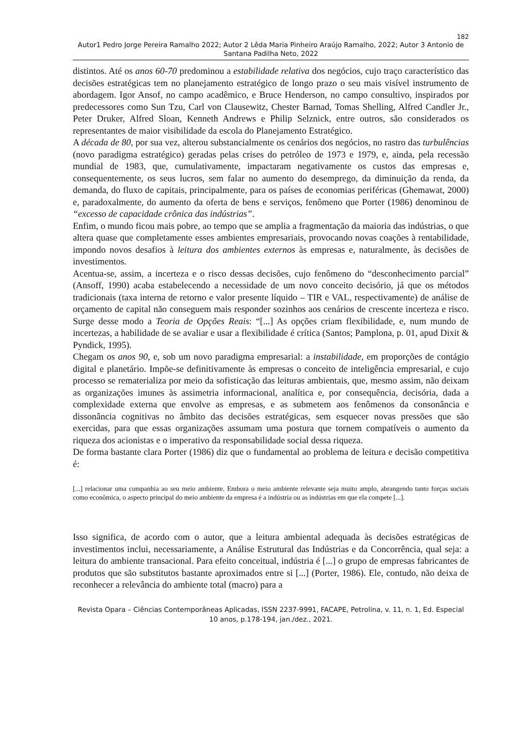182
Autor1 Pedro Jorge Pereira Ramalho 2022; Autor 2 Lêda Maria Pinheiro Araújo Ramalho, 2022; Autor 3 Antonio de Santana Padilha Neto, 2022
distintos. Até os anos 60-70 predominou a estabilidade relativa dos negócios, cujo traço característico das decisões estratégicas tem no planejamento estratégico de longo prazo o seu mais visível instrumento de abordagem. Igor Ansof, no campo acadêmico, e Bruce Henderson, no campo consultivo, inspirados por predecessores como Sun Tzu, Carl von Clausewitz, Chester Barnad, Tomas Shelling, Alfred Candler Jr., Peter Druker, Alfred Sloan, Kenneth Andrews e Philip Selznick, entre outros, são considerados os representantes de maior visibilidade da escola do Planejamento Estratégico.
A década de 80, por sua vez, alterou substancialmente os cenários dos negócios, no rastro das turbulências (novo paradigma estratégico) geradas pelas crises do petróleo de 1973 e 1979, e, ainda, pela recessão mundial de 1983, que, cumulativamente, impactaram negativamente os custos das empresas e, consequentemente, os seus lucros, sem falar no aumento do desemprego, da diminuição da renda, da demanda, do fluxo de capitais, principalmente, para os países de economias periféricas (Ghemawat, 2000) e, paradoxalmente, do aumento da oferta de bens e serviços, fenômeno que Porter (1986) denominou de “excesso de capacidade crônica das indústrias”.
Enfim, o mundo ficou mais pobre, ao tempo que se amplia a fragmentação da maioria das indústrias, o que altera quase que completamente esses ambientes empresariais, provocando novas coações à rentabilidade, impondo novos desafios à leitura dos ambientes externos às empresas e, naturalmente, às decisões de investimentos.
Acentua-se, assim, a incerteza e o risco dessas decisões, cujo fenômeno do “desconhecimento parcial” (Ansoff, 1990) acaba estabelecendo a necessidade de um novo conceito decisório, já que os métodos tradicionais (taxa interna de retorno e valor presente líquido – TIR e VAL, respectivamente) de análise de orçamento de capital não conseguem mais responder sozinhos aos cenários de crescente incerteza e risco. Surge desse modo a Teoria de Opções Reais: “[...] As opções criam flexibilidade, e, num mundo de incertezas, a habilidade de se avaliar e usar a flexibilidade é crítica (Santos; Pamplona, p. 01, apud Dixit & Pyndick, 1995).
Chegam os anos 90, e, sob um novo paradigma empresarial: a instabilidade, em proporções de contágio digital e planetário. Impõe-se definitivamente às empresas o conceito de inteligência empresarial, e cujo processo se rematerializa por meio da sofisticação das leituras ambientais, que, mesmo assim, não deixam as organizações imunes às assimetria informacional, analítica e, por consequência, decisória, dada a complexidade externa que envolve as empresas, e as submetem aos fenômenos da consonância e dissonância cognitivas no âmbito das decisões estratégicas, sem esquecer novas pressões que são exercidas, para que essas organizações assumam uma postura que tornem compatíveis o aumento da riqueza dos acionistas e o imperativo da responsabilidade social dessa riqueza.
De forma bastante clara Porter (1986) diz que o fundamental ao problema de leitura e decisão competitiva é:
[...] relacionar uma companhia ao seu meio ambiente. Embora o meio ambiente relevante seja muito amplo, abrangendo tanto forças sociais como econômica, o aspecto principal do meio ambiente da empresa é a indústria ou as indústrias em que ela compete [...].
Isso significa, de acordo com o autor, que a leitura ambiental adequada às decisões estratégicas de investimentos inclui, necessariamente, a Análise Estrutural das Indústrias e da Concorrência, qual seja: a leitura do ambiente transacional. Para efeito conceitual, indústria é [...] o grupo de empresas fabricantes de produtos que são substitutos bastante aproximados entre si [...] (Porter, 1986). Ele, contudo, não deixa de reconhecer a relevância do ambiente total (macro) para a
Revista Opara – Ciências Contemporâneas Aplicadas, ISSN 2237-9991, FACAPE, Petrolina, v. 11, n. 1, Ed. Especial 10 anos, p.178-194, jan./dez., 2021.